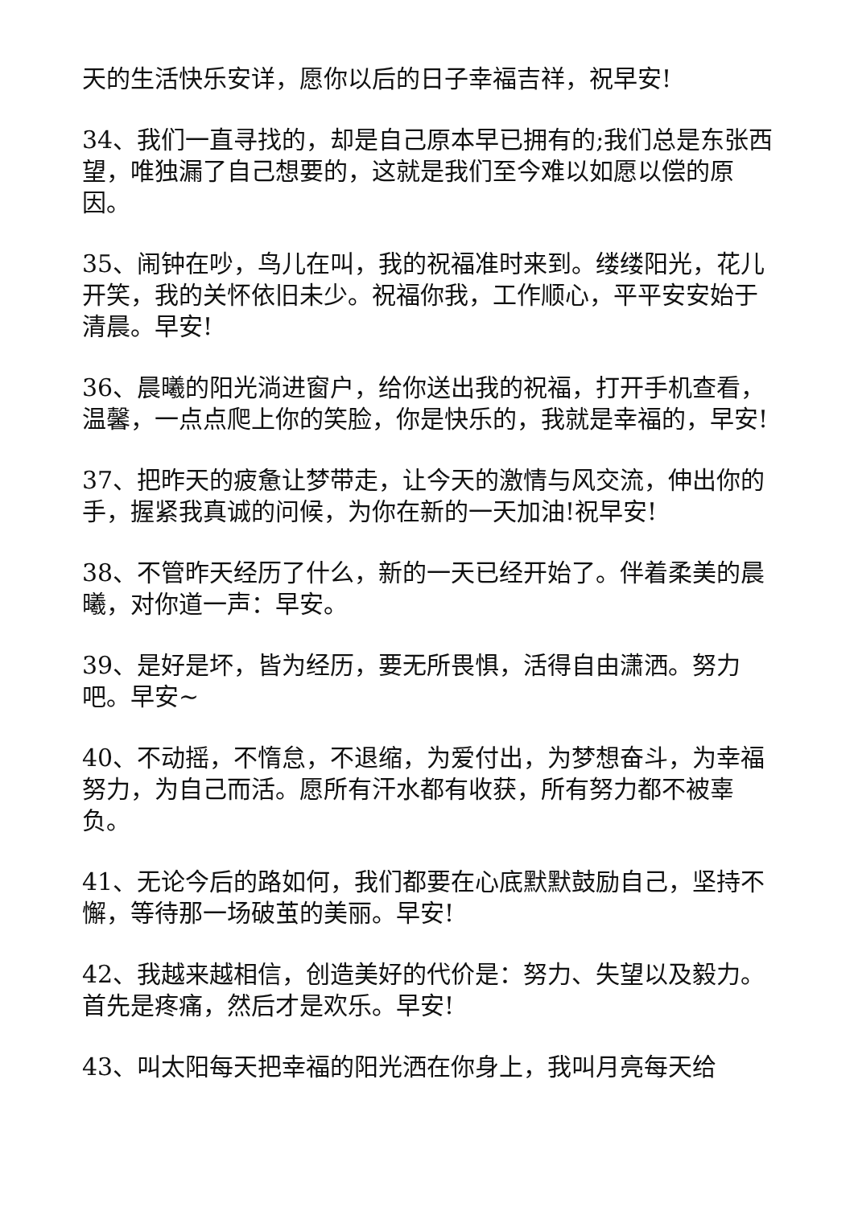天的生活快乐安详，愿你以后的日子幸福吉祥，祝早安!
34、我们一直寻找的，却是自己原本早已拥有的;我们总是东张西望，唯独漏了自己想要的，这就是我们至今难以如愿以偿的原因。
35、闹钟在吵，鸟儿在叫，我的祝福准时来到。缕缕阳光，花儿开笑，我的关怀依旧未少。祝福你我，工作顺心，平平安安始于清晨。早安!
36、晨曦的阳光淌进窗户，给你送出我的祝福，打开手机查看，温馨，一点点爬上你的笑脸，你是快乐的，我就是幸福的，早安!
37、把昨天的疲惫让梦带走，让今天的激情与风交流，伸出你的手，握紧我真诚的问候，为你在新的一天加油!祝早安!
38、不管昨天经历了什么，新的一天已经开始了。伴着柔美的晨曦，对你道一声：早安。
39、是好是坏，皆为经历，要无所畏惧，活得自由潇洒。努力吧。早安~
40、不动摇，不惰怠，不退缩，为爱付出，为梦想奋斗，为幸福努力，为自己而活。愿所有汗水都有收获，所有努力都不被辜负。
41、无论今后的路如何，我们都要在心底默默鼓励自己，坚持不懈，等待那一场破茧的美丽。早安!
42、我越来越相信，创造美好的代价是：努力、失望以及毅力。首先是疼痛，然后才是欢乐。早安!
43、叫太阳每天把幸福的阳光洒在你身上，我叫月亮每天给